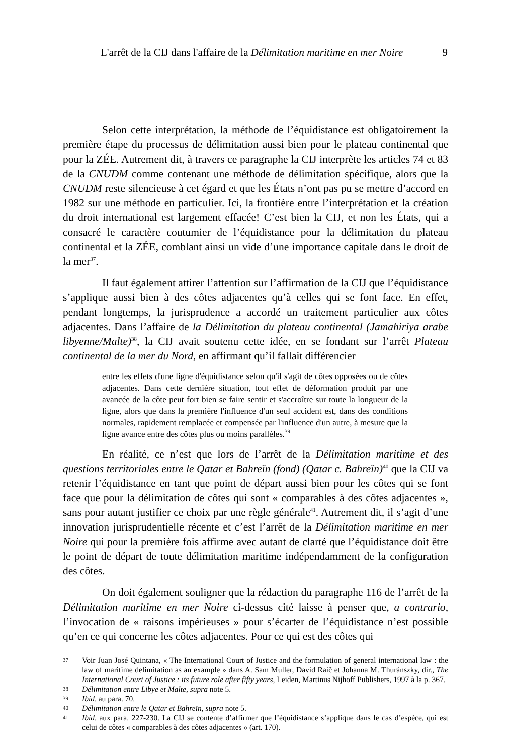L'arrêt de la CIJ dans l'affaire de la Délimitation maritime en mer Noire 9
Selon cette interprétation, la méthode de l’équidistance est obligatoirement la première étape du processus de délimitation aussi bien pour le plateau continental que pour la ZÉE. Autrement dit, à travers ce paragraphe la CIJ interprète les articles 74 et 83 de la CNUDM comme contenant une méthode de délimitation spécifique, alors que la CNUDM reste silencieuse à cet égard et que les États n’ont pas pu se mettre d’accord en 1982 sur une méthode en particulier. Ici, la frontière entre l’interprétation et la création du droit international est largement effacée! C’est bien la CIJ, et non les États, qui a consacré le caractère coutumier de l’équidistance pour la délimitation du plateau continental et la ZÉE, comblant ainsi un vide d’une importance capitale dans le droit de la mer<sup>37</sup>.
Il faut également attirer l’attention sur l’affirmation de la CIJ que l’équidistance s’applique aussi bien à des côtes adjacentes qu’à celles qui se font face. En effet, pendant longtemps, la jurisprudence a accordé un traitement particulier aux côtes adjacentes. Dans l’affaire de la Délimitation du plateau continental (Jamahiriya arabe libyenne/Malte)<sup>38</sup>, la CIJ avait soutenu cette idée, en se fondant sur l’arrêt Plateau continental de la mer du Nord, en affirmant qu’il fallait différencier
entre les effets d'une ligne d'équidistance selon qu'il s'agit de côtes opposées ou de côtes adjacentes. Dans cette dernière situation, tout effet de déformation produit par une avancée de la côte peut fort bien se faire sentir et s'accroître sur toute la longueur de la ligne, alors que dans la première l'influence d'un seul accident est, dans des conditions normales, rapidement remplacée et compensée par l'influence d'un autre, à mesure que la ligne avance entre des côtes plus ou moins parallèles.<sup>39</sup>
En réalité, ce n’est que lors de l’arrêt de la Délimitation maritime et des questions territoriales entre le Qatar et Bahreïn (fond) (Qatar c. Bahreïn)<sup>40</sup> que la CIJ va retenir l’équidistance en tant que point de départ aussi bien pour les côtes qui se font face que pour la délimitation de côtes qui sont « comparables à des côtes adjacentes », sans pour autant justifier ce choix par une règle générale<sup>41</sup>. Autrement dit, il s’agit d’une innovation jurisprudentielle récente et c’est l’arrêt de la Délimitation maritime en mer Noire qui pour la première fois affirme avec autant de clarté que l’équidistance doit être le point de départ de toute délimitation maritime indépendamment de la configuration des côtes.
On doit également souligner que la rédaction du paragraphe 116 de l’arrêt de la Délimitation maritime en mer Noire ci-dessus cité laisse à penser que, a contrario, l’invocation de « raisons impérieuses » pour s’écarter de l’équidistance n’est possible qu’en ce qui concerne les côtes adjacentes. Pour ce qui est des côtes qui
37 Voir Juan José Quintana, « The International Court of Justice and the formulation of general international law : the law of maritime delimitation as an example » dans A. Sam Muller, David Raič et Johanna M. Thuránszky, dir., The International Court of Justice : its future role after fifty years, Leiden, Martinus Nijhoff Publishers, 1997 à la p. 367.
38 Délimitation entre Libye et Malte, supra note 5.
39 Ibid. au para. 70.
40 Délimitation entre le Qatar et Bahreïn, supra note 5.
41 Ibid. aux para. 227-230. La CIJ se contente d’affirmer que l’équidistance s’applique dans le cas d’espèce, qui est celui de côtes « comparables à des côtes adjacentes » (art. 170).